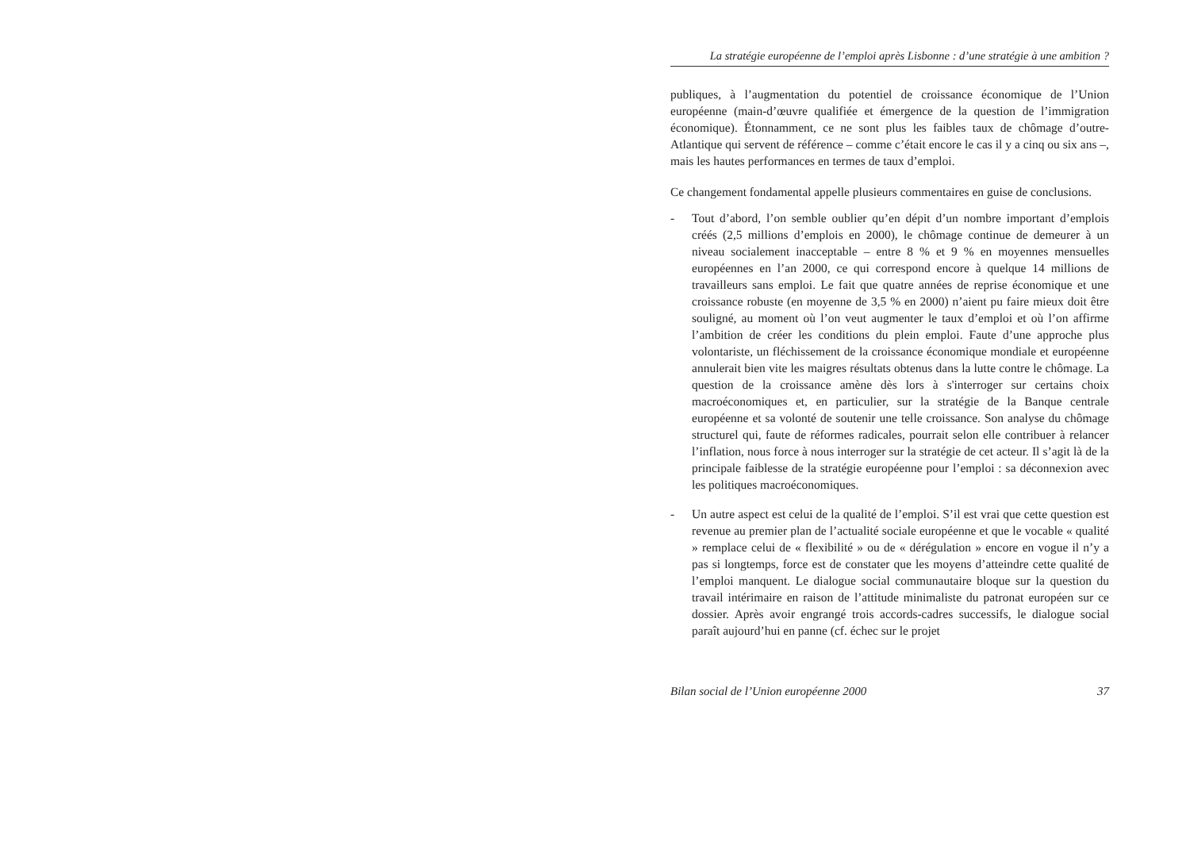La stratégie européenne de l’emploi après Lisbonne : d’une stratégie à une ambition ?
publiques, à l’augmentation du potentiel de croissance économique de l’Union européenne (main-d’œuvre qualifiée et émergence de la question de l’immigration économique). Étonnamment, ce ne sont plus les faibles taux de chômage d’outre-Atlantique qui servent de référence – comme c’était encore le cas il y a cinq ou six ans –, mais les hautes performances en termes de taux d’emploi.
Ce changement fondamental appelle plusieurs commentaires en guise de conclusions.
- Tout d’abord, l’on semble oublier qu’en dépit d’un nombre important d’emplois créés (2,5 millions d’emplois en 2000), le chômage continue de demeurer à un niveau socialement inacceptable – entre 8 % et 9 % en moyennes mensuelles européennes en l’an 2000, ce qui correspond encore à quelque 14 millions de travailleurs sans emploi. Le fait que quatre années de reprise économique et une croissance robuste (en moyenne de 3,5 % en 2000) n’aient pu faire mieux doit être souligné, au moment où l’on veut augmenter le taux d’emploi et où l’on affirme l’ambition de créer les conditions du plein emploi. Faute d’une approche plus volontariste, un fléchissement de la croissance économique mondiale et européenne annulerait bien vite les maigres résultats obtenus dans la lutte contre le chômage. La question de la croissance amène dès lors à s'interroger sur certains choix macroéconomiques et, en particulier, sur la stratégie de la Banque centrale européenne et sa volonté de soutenir une telle croissance. Son analyse du chômage structurel qui, faute de réformes radicales, pourrait selon elle contribuer à relancer l’inflation, nous force à nous interroger sur la stratégie de cet acteur. Il s’agit là de la principale faiblesse de la stratégie européenne pour l’emploi : sa déconnexion avec les politiques macroéconomiques.
- Un autre aspect est celui de la qualité de l’emploi. S’il est vrai que cette question est revenue au premier plan de l’actualité sociale européenne et que le vocable « qualité » remplace celui de « flexibilité » ou de « dérégulation » encore en vogue il n’y a pas si longtemps, force est de constater que les moyens d’atteindre cette qualité de l’emploi manquent. Le dialogue social communautaire bloque sur la question du travail intérimaire en raison de l’attitude minimaliste du patronat européen sur ce dossier. Après avoir engrangé trois accords-cadres successifs, le dialogue social paraît aujourd’hui en panne (cf. échec sur le projet
Bilan social de l’Union européenne 2000 37